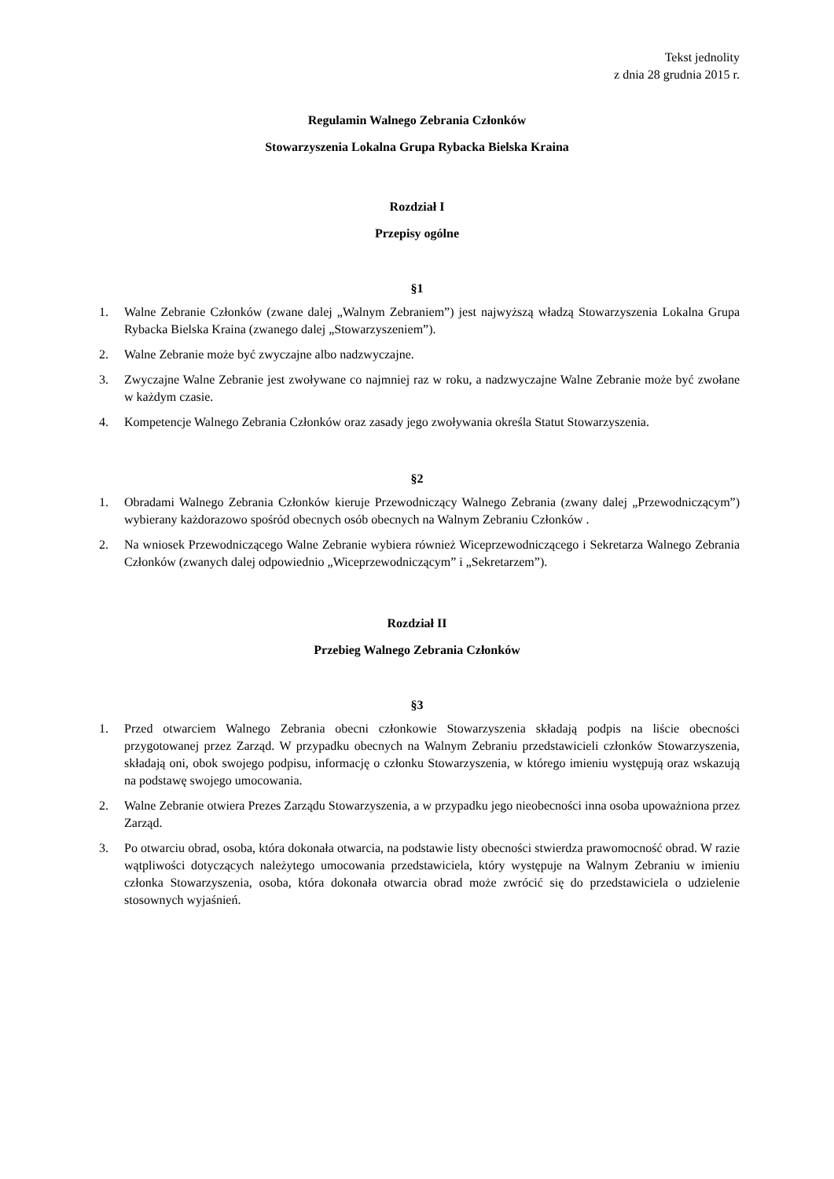Tekst jednolity
z dnia 28 grudnia 2015 r.
Regulamin Walnego Zebrania Członków
Stowarzyszenia Lokalna Grupa Rybacka Bielska Kraina
Rozdział I
Przepisy ogólne
§1
1. Walne Zebranie Członków (zwane dalej „Walnym Zebraniem”) jest najwyższą władzą Stowarzyszenia Lokalna Grupa Rybacka Bielska Kraina (zwanego dalej „Stowarzyszeniem”).
2. Walne Zebranie może być zwyczajne albo nadzwyczajne.
3. Zwyczajne Walne Zebranie jest zwoływane co najmniej raz w roku, a nadzwyczajne Walne Zebranie może być zwołane w każdym czasie.
4. Kompetencje Walnego Zebrania Członków oraz zasady jego zwoływania określa Statut Stowarzyszenia.
§2
1. Obradami Walnego Zebrania Członków kieruje Przewodniczący Walnego Zebrania (zwany dalej „Przewodniczącym”) wybierany każdorazowo spośród obecnych osób obecnych na Walnym Zebraniu Członków .
2. Na wniosek Przewodniczącego Walne Zebranie wybiera również Wiceprzewodniczącego i Sekretarza Walnego Zebrania Członków (zwanych dalej odpowiednio „Wiceprzewodniczącym” i „Sekretarzem”).
Rozdział II
Przebieg Walnego Zebrania Członków
§3
1. Przed otwarciem Walnego Zebrania obecni członkowie Stowarzyszenia składają podpis na liście obecności przygotowanej przez Zarząd. W przypadku obecnych na Walnym Zebraniu przedstawicieli członków Stowarzyszenia, składają oni, obok swojego podpisu, informację o członku Stowarzyszenia, w którego imieniu występują oraz wskazują na podstawę swojego umocowania.
2. Walne Zebranie otwiera Prezes Zarządu Stowarzyszenia, a w przypadku jego nieobecności inna osoba upoważniona przez Zarząd.
3. Po otwarciu obrad, osoba, która dokonała otwarcia, na podstawie listy obecności stwierdza prawomocność obrad. W razie wątpliwości dotyczących należytego umocowania przedstawiciela, który występuje na Walnym Zebraniu w imieniu członka Stowarzyszenia, osoba, która dokonała otwarcia obrad może zwrócić się do przedstawiciela o udzielenie stosownych wyjaśnień.